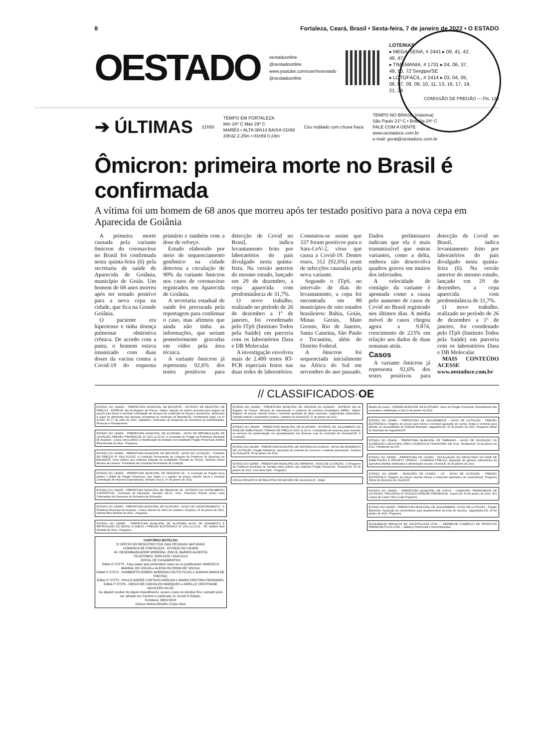8 Fortaleza, Ceará, Brasil • Sexta-feira, 7 de janeiro de 2022 • O ESTADO
OESTADO
oestadoonline
@oestadoonline
www.youtube.com/user/tvoestado
@oestadoonline
LOTERIAS
▸ MEGA-SENA, # 2441 ▸ 09, 41, 42, 46, 47
▸ TIMEMANIA, # 1731 ▸ 04, 06, 37, 49, 50, 72 Sergipe/SE
▸ LOTOFÁCIL, # 2414 ▸ 03, 04, 05, 06, 07, 08, 09, 10, 11, 13, 16, 17, 19, 21, 24
COMISSÃO DE PREGÃO — Fls. 138
➔ ÚLTIMAS
21h50
TEMPO EM FORTALEZA
Mín 24º C Máx 29º C
MARÉS • ALTA 08h14 BAIXA 01h58
20h32 2.25m • 01h59 0.24m
Céu nublado com chuva fraca
TEMPO NO BRASIL (máxima)
São Paulo 21º C • Brasília 24º C
FALE COM A GENTE
www.oestadoce.com.br
e-mail: geral@oestadoce.com.br
Ômicron: primeira morte no Brasil é confirmada
A vítima foi um homem de 68 anos que morreu após ter testado positivo para a nova cepa em Aparecida de Goiânia
A primeira morte causada pela variante ômicron do coronavírus no Brasil foi confirmada nesta quinta-feira (6) pela secretaria de saúde de Aparecida de Goiânia, município de Goiás. Um homem de 68 anos morreu após ter testado positivo para a nova cepa na cidade, que fica na Grande Goiânia.
O paciente era hipertenso e tinha doença pulmonar obstrutiva crônica. De acordo com a pasta, o homem estava imunizado com duas doses da vacina contra a Covid-19 do esquema primário e também com a dose de reforço.
Estudo elaborado por meio de sequenciamento genômico na cidade detectou a circulação de 90% da variante ômicron nos casos de coronavírus registrados em Aparecida de Goiânia.
A secretaria estadual de saúde foi procurada pela reportagem para confirmar o caso, mas afirmou que ainda não tinha as informações, que seriam posteriormente gravadas em vídeo pela área técnica.
A variante ômicron já representa 92,6% dos testes positivos para detecção de Covid no Brasil, indica levantamento feito por laboratórios do país divulgado nesta quinta-feira. Na versão anterior do mesmo estudo, lançado em 29 de dezembro, a cepa aparecida com predominância de 31,7%.
O novo trabalho, realizado no período de 26 de dezembro a 1º de janeiro, foi coordenado pelo ITpS (Instituto Todos pela Saúde) em parceria com os laboratórios Dasa e DB Molecular.
A investigação envolveu mais de 2.400 testes RT-PCR especiais feitos nas duas redes de laboratórios. Constatou-se assim que 337 foram positivos para o Sars-CoV-2, vírus que causa a Covid-19. Dentre esses, 312 (92,6%) eram de infecções causadas pela nova variante.
Segundo o ITpS, no intervalo de dias do levantamento, a cepa foi encontrada em 80 municípios de oito estados brasileiros: Bahia, Goiás, Minas Gerais, Mato Grosso, Rio de Janeiro, Santa Catarina, São Paulo e Tocantins, além do Distrito Federal.
A ômicron foi sequenciada inicialmente na África do Sul em novembro do ano passado. Dados preliminares indicam que ela é mais transmissível que outras variantes, como a delta, embora não desenvolva quadros graves em muitos dos infectados.
A velocidade de contágio da variante é apontada como a causa pelo aumento de casos de Covid no Brasil registrado nos últimos dias. A média móvel de casos chegou agora a 9.874, crescimento de 223% em relação aos dados de duas semanas atrás.
Casos
A variante ômicron já representa 92,6% dos testes positivos para detecção de Covid no Brasil, indica levantamento feito por laboratórios do país divulgado nesta quinta-feira (6). Na versão anterior do mesmo estudo, lançado em 29 de dezembro, a cepa aparecida com predominância de 31,7%.
O novo trabalho, realizado no período de 26 de dezembro a 1º de janeiro, foi coordenado pelo ITpS (Instituto Todos pela Saúde) em parceria com os laboratórios Dasa e DB Molecular.
MAIS CONTEÚDO ACESSE www.oestadoce.com.br
// CLASSIFICADOS·OE
ESTADO DO CEARÁ - PREFEITURA MUNICIPAL DE BATURITÉ - EXTRATO DE REGISTRO DE PREÇOS - ESPÉCIE: Ata de Registro de Preços. Objeto: seleção de melhor proposta para registro de preços para futura e eventual contratação de serviços de confecção de blusas e acessórios, destinados a suprir as demandas das diversas secretarias do município de Baturité/CE. Fundamento legal: Lei nº 10.520, de 17 de julho de 2002. Signatário: Ordenador de Despesas da Secretaria de Administração, Finanças e Planejamento.
ESTADO DO CEARÁ - PREFEITURA MUNICIPAL DE ACOPIARA - AVISO DE REPUBLICAÇÃO DE LICITAÇÃO PREGÃO PRESENCIAL Nº 2021.12.15.02. A Comissão de Pregão da Prefeitura Municipal de Acopiara - Ceará, torna público a republicação da licitação na modalidade Pregão Presencial. Antônia Elza Almeida da Silva - Pregoeira.
ESTADO DO CEARÁ - PREFEITURA MUNICIPAL DE BATURITÉ - AVISO DE LICITAÇÃO - TOMADA DE PREÇOS Nº 0301.01/2022. A Comissão Permanente de Licitação da Prefeitura do Município de Baturité/CE, torna público que realizará licitação na modalidade Tomada de Preços. Nylmara Gleice Moreira de Oliveira - Presidente da Comissão Permanente de Licitação.
ESTADO DO CEARÁ - PREFEITURA MUNICIPAL DE SENADOR SÁ - A Comissão de Pregão torna público o Edital de Pregão Presencial, cujo objeto é o registro de preços visando futura e eventual contratação de empresa especializada. Senador Sá-Ce, 07 de janeiro de 2022.
ESTADO DO CEARÁ - PREFEITURA MUNICIPAL DE SENADOR SÁ - EXTRATO DO INSTRUMENTO CONTRATUAL. Secretaria de Educação. Senador Sá-Ce, 2021. Francisca Priscila Xavier Lima Ordenadora de Despesas da Secretaria de Educação.
ESTADO DO CEARÁ - PREFEITURA MUNICIPAL DE ACOPIARA - AVISO DE CADASTRAMENTO - A Prefeitura Municipal de Acopiara - Ceará, através do Setor de Cadastro. Acopiara, 06 de janeiro de 2021. Antônia Elza Almeida da Silva - Pregoeira.
ESTADO DO CEARÁ - PREFEITURA MUNICIPAL DE ACOPIARA AVISO DE ADIAMENTO E RETIFICAÇÃO DO EDITAL E ANEXO I PREGÃO ELETRÔNICO Nº 2021.12.14.01 - PE. Antônia Elza Almeida da Silva - Pregoeira.
CARTÓRIO BOTELHO
5º OFÍCIO DO REGISTRO CIVIL DAS PESSOAS NATURAIS
COMARCA DE FORTALEZA - ESTADO DO CEARÁ
AV. DESEMBARGADOR MOREIRA, 2000 B, BAIRRO ALDEOTA
TELEFONES: 3264.5159 / 3224.5119
EDITAL DE CASAMENTOS
Edital nº 27273 - Faço saber que pretendem casar-se os justificantes: MARCELO AMARAL DE SOUZA e ALEXIA OLIVEIRA DE SOUSA;
Edital nº 27274 - HUMBERTO GOMES MOREIRA COUTO FILHO e SORAYA MARIA DE FREITAS;
Edital nº 27275 - PAULO ANDRÉ CARTAXO ARRUDA e MARIA CRISTINA FREIMANIS;
Edital nº 27276 - DIEGO DE CARVALHO MARQUES e ARIELLE CRISTHIANE AGUILERA SILVA;
Se alguém souber de algum impedimento, acuse-o para os devidos fins. Lavrado para ser afixado em Cartório e publicado no Jornal O Estado.
Fortaleza, 06/01/2022
Clarice Helena Botelho Costa Silva
ESTADO DO CEARÁ - PREFEITURA MUNICIPAL DE SANTANA DO ACARAÚ - ESPÉCIE: Ata de Registro de Preços. Serviços de manutenção e comércio de produtos hospitalares EIRELI. Objeto: Registro de preços visando futura e eventual aquisição de leites especiais, suplementos alimentares, nutrição enteral e suplemento proteico. Santana do Acaraú/CE, 07 de janeiro de 2022.
ESTADO DO CEARÁ - PREFEITURA MUNICIPAL DE ACOPIARA - EXTRATO DE JULGAMENTO DA FASE DE HABILITAÇÃO TOMADA DE PREÇOS 2021.11.24.01. Contratação de empresa para executar os serviços de pavimentação em paralelepípedo em diversas ruas do município de Acopiara/CE. A Comissão.
ESTADO DO CEARÁ - PREFEITURA MUNICIPAL DE SANTANA DO ACARAÚ - AVISO DE ADIAMENTO DE LICITAÇÃO. Pregão Eletrônico. Aquisição de material de consumo e material permanente. Santana do Acaraú/CE, 06 de janeiro de 2022.
ESTADO DO CEARÁ - PREFEITURA MUNICIPAL DE TARRAFAS - AVISO DE LICITAÇÃO - O Pregoeiro da Prefeitura Municipal de Tarrafas torna público que realizará Pregão Presencial. Tarrafas/CE, 06 de janeiro de 2022. Luiz Alves Neto - Pregoeiro.
OFÍCIO PRIVATIVO DE REGISTRO DE IMÓVEIS DE CAUCAIA/CE - Edital.
Estado do Ceará - CÂMARA MUNICIPAL DE ACOPIARA - Aviso de Pregão Presencial. Recebimento das propostas e habilitação no dia 21 de janeiro de 2022.
ESTADO DO CEARÁ - PREFEITURA DE JAGUARIBE/CE - AVISO DE LICITAÇÃO - PREGÃO ELETRÔNICO. Registro de preços para futura e eventual aquisição de carnes, frutas e verduras para atender as necessidades do Hospital Municipal. Jaguaribe/CE, 06 de janeiro de 2022. Pregoeira Oficial do Município de Jaguaribe/CE.
ESTADO DO CEARÁ - PREFEITURA MUNICIPAL DE TARRAFAS - AVISO DE INSCRIÇÃO OU ALTERAÇÃO CADASTRAL PARA O EXERCÍCIO FINANCEIRO DE 2022. Tarrafas/CE, 06 de janeiro de 2022. Presidente da CPL.
ESTADO DO CEARÁ - PREFEITURA DE CHORÓ - DIVULGAÇÃO DO RESULTADO DA FASE DE HABILITAÇÃO E PROJETO VENDAS - CHAMADA PÚBLICA. Aquisição de gêneros alimentícios da agricultura familiar destinados à alimentação escolar. Choró/CE, 05 de janeiro de 2022.
ESTADO DO CEARÁ - MUNICÍPIO DE CHORÓ - CE - AVISO DE LICITAÇÃO - PREGÃO ELETRÔNICO. Registro de preços visando futuras e eventuais aquisições de combustíveis. Pregoeira Oficial do Município de Choró/CE.
ESTADO DO CEARÁ - PREFEITURA MUNICIPAL DE ICAPUÍ - COMISSÃO PERMANENTE DE LICITAÇÃO. PROCESSO Nº 0602/2022 PREGÃO PRESENCIAL. Icapuí-CE, 06 de janeiro de 2022. Ana Cassia de Castro Silva Costa Pregoeira.
ESTADO DO CEARÁ - PREFEITURA MUNICIPAL DE JAGUARIBARA - AVISO DE LICITAÇÃO - Pregão Eletrônico. Aquisição de combustíveis para abastecimento da frota de veículos. Jaguaribara-CE, 06 de janeiro de 2022. Pregoeira.
EQUILIBRIUM SERVIÇOS DE ODONTOLOGIA LTDA — HERMELPE COMÉRCIO DE PRODUTOS FARMACÊUTICOS LTDA — Balanço Patrimonial e Demonstrações.